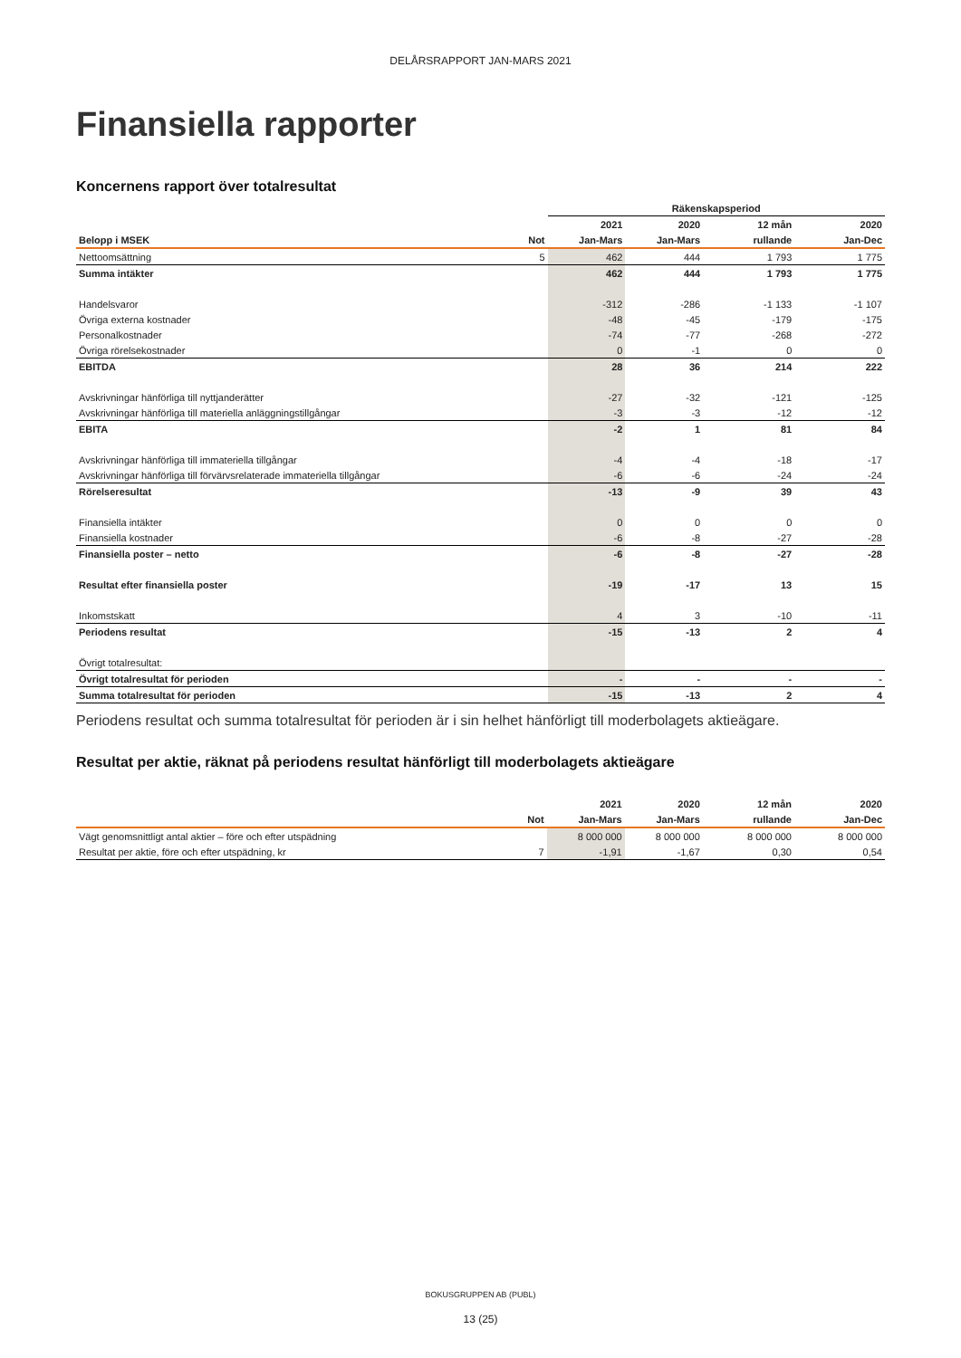DELÅRSRAPPORT JAN-MARS 2021
Finansiella rapporter
Koncernens rapport över totalresultat
| | | Räkenskapsperiod | | | |
| --- | --- | --- | --- | --- | --- |
| | | 2021 | 2020 | 12 mån | 2020 |
| Belopp i MSEK | Not | Jan-Mars | Jan-Mars | rullande | Jan-Dec |
| Nettoomsättning | 5 | 462 | 444 | 1 793 | 1 775 |
| Summa intäkter | | 462 | 444 | 1 793 | 1 775 |
| Handelsvaror | | -312 | -286 | -1 133 | -1 107 |
| Övriga externa kostnader | | -48 | -45 | -179 | -175 |
| Personalkostnader | | -74 | -77 | -268 | -272 |
| Övriga rörelsekostnader | | 0 | -1 | 0 | 0 |
| EBITDA | | 28 | 36 | 214 | 222 |
| Avskrivningar hänförliga till nyttjanderätter | | -27 | -32 | -121 | -125 |
| Avskrivningar hänförliga till materiella anläggningstillgångar | | -3 | -3 | -12 | -12 |
| EBITA | | -2 | 1 | 81 | 84 |
| Avskrivningar hänförliga till immateriella tillgångar | | -4 | -4 | -18 | -17 |
| Avskrivningar hänförliga till förvärvsrelaterade immateriella tillgångar | | -6 | -6 | -24 | -24 |
| Rörelseresultat | | -13 | -9 | 39 | 43 |
| Finansiella intäkter | | 0 | 0 | 0 | 0 |
| Finansiella kostnader | | -6 | -8 | -27 | -28 |
| Finansiella poster – netto | | -6 | -8 | -27 | -28 |
| Resultat efter finansiella poster | | -19 | -17 | 13 | 15 |
| Inkomstskatt | | 4 | 3 | -10 | -11 |
| Periodens resultat | | -15 | -13 | 2 | 4 |
| Övrigt totalresultat: | | | | | |
| Övrigt totalresultat för perioden | | - | - | - | - |
| Summa totalresultat för perioden | | -15 | -13 | 2 | 4 |
Periodens resultat och summa totalresultat för perioden är i sin helhet hänförligt till moderbolagets aktieägare.
Resultat per aktie, räknat på periodens resultat hänförligt till moderbolagets aktieägare
| | | 2021 | 2020 | 12 mån | 2020 |
| --- | --- | --- | --- | --- | --- |
| | Not | Jan-Mars | Jan-Mars | rullande | Jan-Dec |
| Vägt genomsnittligt antal aktier – före och efter utspädning | | 8 000 000 | 8 000 000 | 8 000 000 | 8 000 000 |
| Resultat per aktie, före och efter utspädning, kr | 7 | -1,91 | -1,67 | 0,30 | 0,54 |
BOKUSGRUPPEN AB (PUBL)
13 (25)